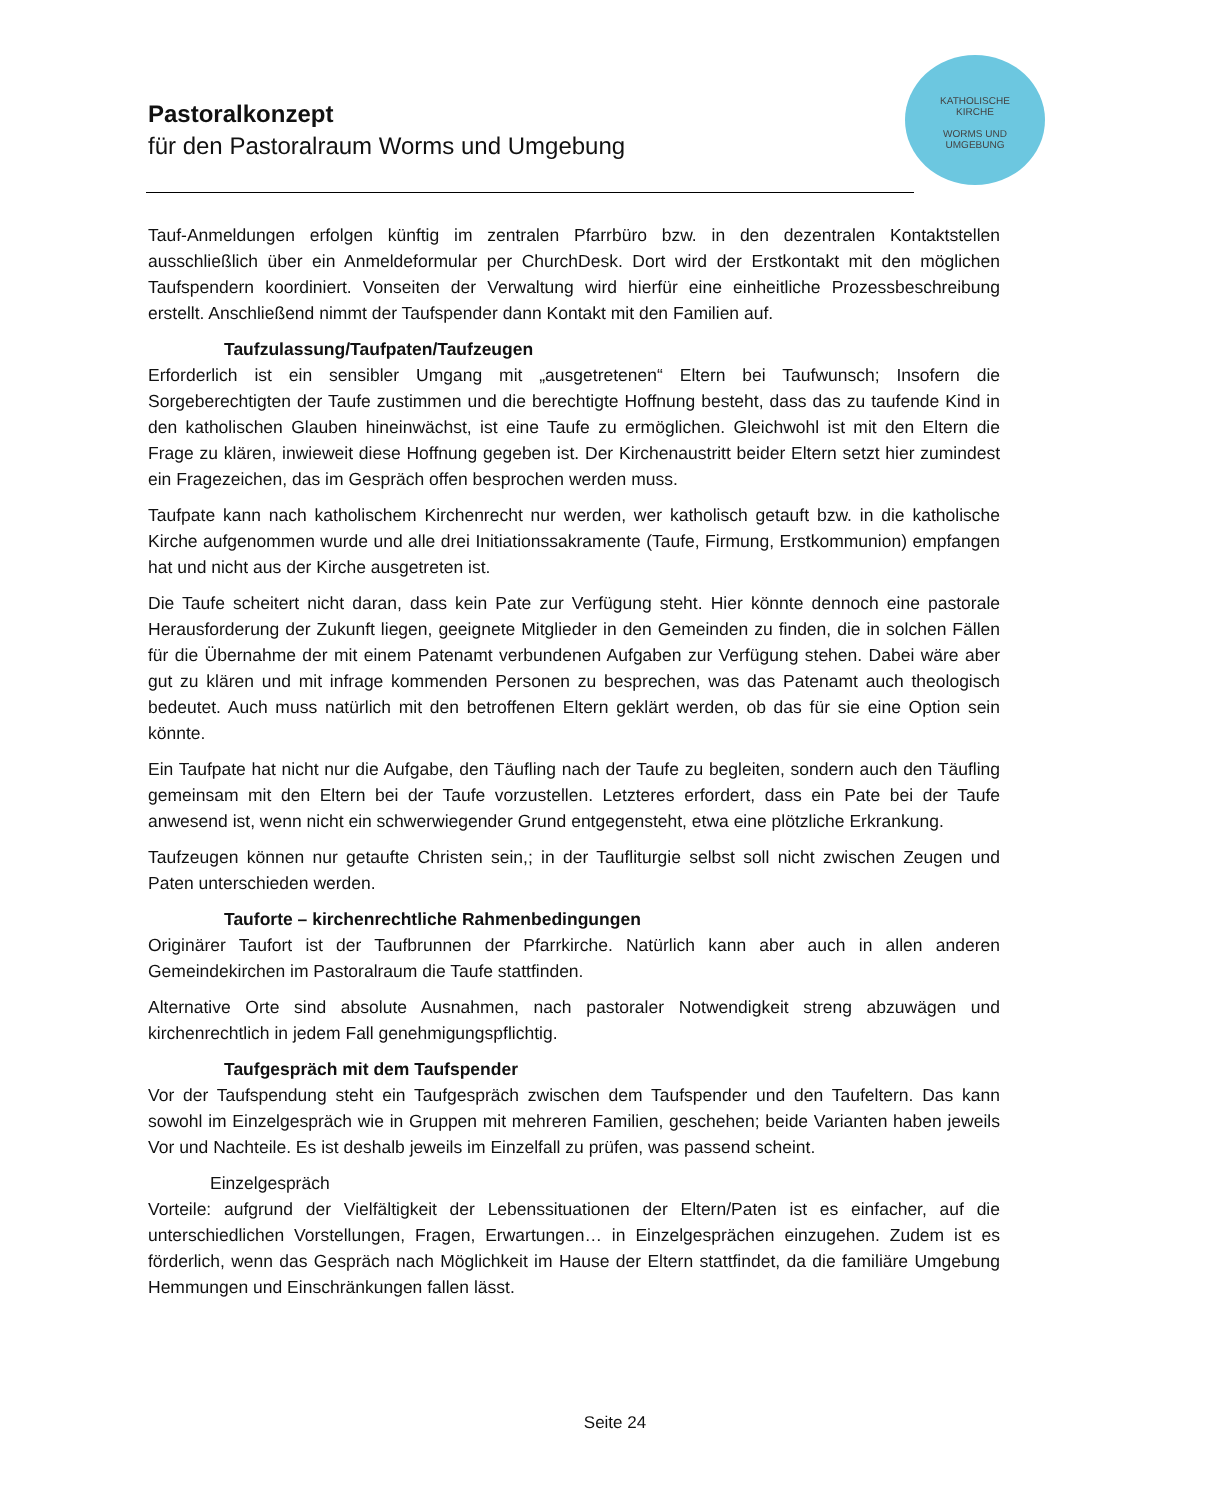Pastoralkonzept
für den Pastoralraum Worms und Umgebung
KATHOLISCHE
KIRCHE
WORMS UND
UMGEBUNG
Tauf-Anmeldungen erfolgen künftig im zentralen Pfarrbüro bzw. in den dezentralen Kontaktstellen ausschließlich über ein Anmeldeformular per ChurchDesk. Dort wird der Erstkontakt mit den möglichen Taufspendern koordiniert. Vonseiten der Verwaltung wird hierfür eine einheitliche Prozessbeschreibung erstellt. Anschließend nimmt der Taufspender dann Kontakt mit den Familien auf.
Taufzulassung/Taufpaten/Taufzeugen
Erforderlich ist ein sensibler Umgang mit „ausgetretenen“ Eltern bei Taufwunsch; Insofern die Sorgeberechtigten der Taufe zustimmen und die berechtigte Hoffnung besteht, dass das zu taufende Kind in den katholischen Glauben hineinwächst, ist eine Taufe zu ermöglichen. Gleichwohl ist mit den Eltern die Frage zu klären, inwieweit diese Hoffnung gegeben ist. Der Kirchenaustritt beider Eltern setzt hier zumindest ein Fragezeichen, das im Gespräch offen besprochen werden muss.
Taufpate kann nach katholischem Kirchenrecht nur werden, wer katholisch getauft bzw. in die katholische Kirche aufgenommen wurde und alle drei Initiationssakramente (Taufe, Firmung, Erstkommunion) empfangen hat und nicht aus der Kirche ausgetreten ist.
Die Taufe scheitert nicht daran, dass kein Pate zur Verfügung steht. Hier könnte dennoch eine pastorale Herausforderung der Zukunft liegen, geeignete Mitglieder in den Gemeinden zu finden, die in solchen Fällen für die Übernahme der mit einem Patenamt verbundenen Aufgaben zur Verfügung stehen. Dabei wäre aber gut zu klären und mit infrage kommenden Personen zu besprechen, was das Patenamt auch theologisch bedeutet. Auch muss natürlich mit den betroffenen Eltern geklärt werden, ob das für sie eine Option sein könnte.
Ein Taufpate hat nicht nur die Aufgabe, den Täufling nach der Taufe zu begleiten, sondern auch den Täufling gemeinsam mit den Eltern bei der Taufe vorzustellen. Letzteres erfordert, dass ein Pate bei der Taufe anwesend ist, wenn nicht ein schwerwiegender Grund entgegensteht, etwa eine plötzliche Erkrankung.
Taufzeugen können nur getaufte Christen sein,; in der Taufliturgie selbst soll nicht zwischen Zeugen und Paten unterschieden werden.
Tauforte – kirchenrechtliche Rahmenbedingungen
Originärer Taufort ist der Taufbrunnen der Pfarrkirche. Natürlich kann aber auch in allen anderen Gemeindekirchen im Pastoralraum die Taufe stattfinden.
Alternative Orte sind absolute Ausnahmen, nach pastoraler Notwendigkeit streng abzuwägen und kirchenrechtlich in jedem Fall genehmigungspflichtig.
Taufgespräch mit dem Taufspender
Vor der Taufspendung steht ein Taufgespräch zwischen dem Taufspender und den Taufeltern. Das kann sowohl im Einzelgespräch wie in Gruppen mit mehreren Familien, geschehen; beide Varianten haben jeweils Vor und Nachteile. Es ist deshalb jeweils im Einzelfall zu prüfen, was passend scheint.
Einzelgespräch
Vorteile: aufgrund der Vielfältigkeit der Lebenssituationen der Eltern/Paten ist es einfacher, auf die unterschiedlichen Vorstellungen, Fragen, Erwartungen… in Einzelgesprächen einzugehen. Zudem ist es förderlich, wenn das Gespräch nach Möglichkeit im Hause der Eltern stattfindet, da die familiäre Umgebung Hemmungen und Einschränkungen fallen lässt.
Seite 24